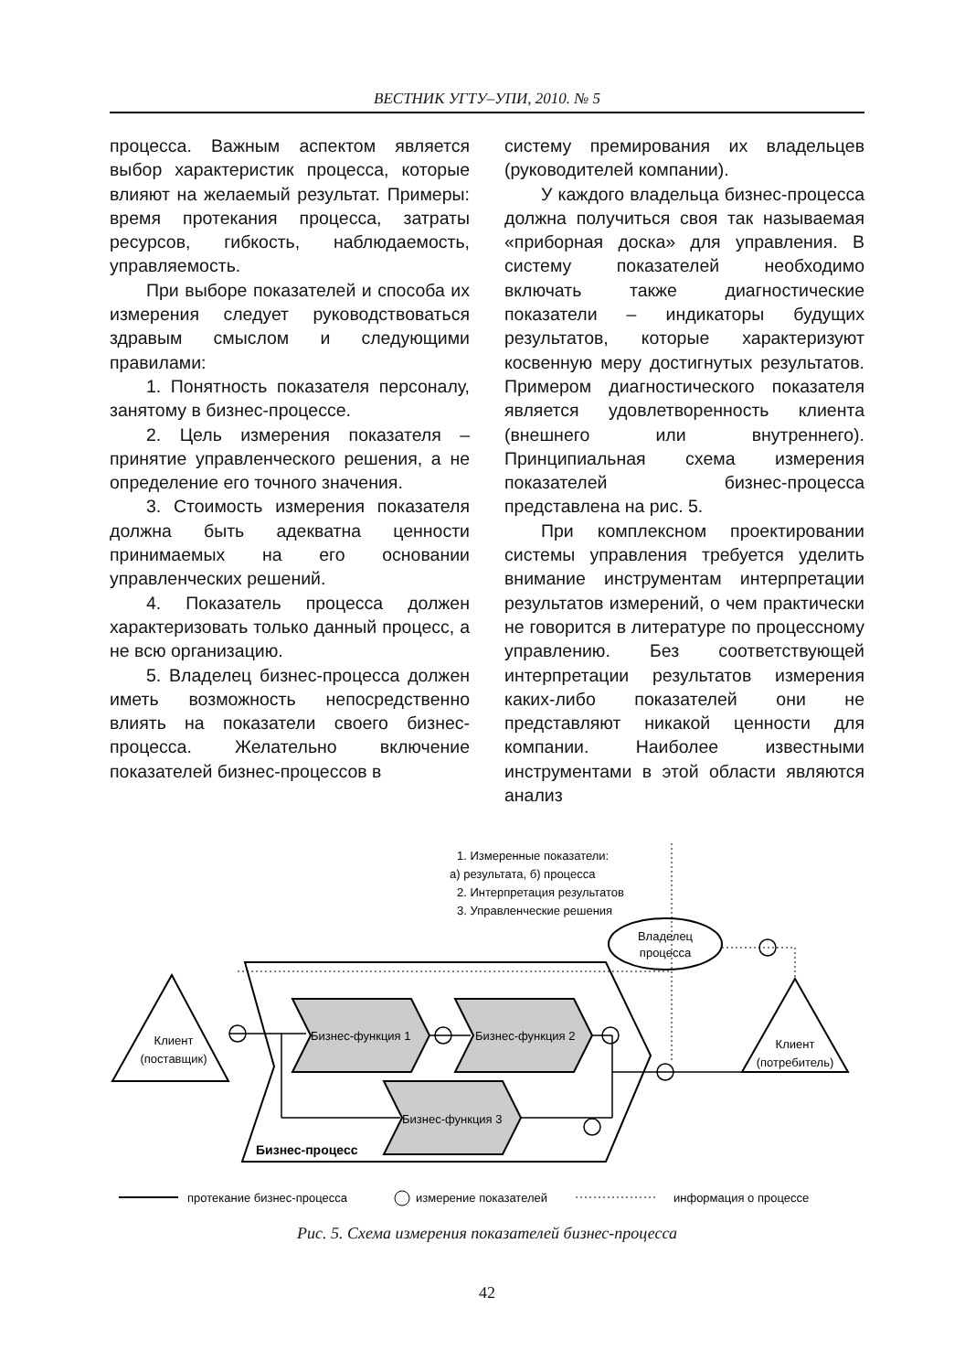ВЕСТНИК УГТУ–УПИ, 2010. № 5
процесса. Важным аспектом является выбор характеристик процесса, которые влияют на желаемый результат. Примеры: время протекания процесса, затраты ресурсов, гибкость, наблюдаемость, управляемость.
При выборе показателей и способа их измерения следует руководствоваться здравым смыслом и следующими правилами:
1. Понятность показателя персоналу, занятому в бизнес-процессе.
2. Цель измерения показателя – принятие управленческого решения, а не определение его точного значения.
3. Стоимость измерения показателя должна быть адекватна ценности принимаемых на его основании управленческих решений.
4. Показатель процесса должен характеризовать только данный процесс, а не всю организацию.
5. Владелец бизнес-процесса должен иметь возможность непосредственно влиять на показатели своего бизнес-процесса. Желательно включение показателей бизнес-процессов в
систему премирования их владельцев (руководителей компании).
У каждого владельца бизнес-процесса должна получиться своя так называемая «приборная доска» для управления. В систему показателей необходимо включать также диагностические показатели – индикаторы будущих результатов, которые характеризуют косвенную меру достигнутых результатов. Примером диагностического показателя является удовлетворенность клиента (внешнего или внутреннего). Принципиальная схема измерения показателей бизнес-процесса представлена на рис. 5.
При комплексном проектировании системы управления требуется уделить внимание инструментам интерпретации результатов измерений, о чем практически не говорится в литературе по процессному управлению. Без соответствующей интерпретации результатов измерения каких-либо показателей они не представляют никакой ценности для компании. Наиболее известными инструментами в этой области являются анализ
1. Измеренные показатели:
а) результата, б) процесса
2. Интерпретация результатов
3. Управленческие решения
Владелец
процесса
Клиент
(поставщик)
Клиент
(потребитель)
Бизнес-функция 1
Бизнес-функция 2
Бизнес-функция 3
Бизнес-процесс
протекание бизнес-процесса
измерение показателей
информация о процессе
Рис. 5. Схема измерения показателей бизнес-процесса
42